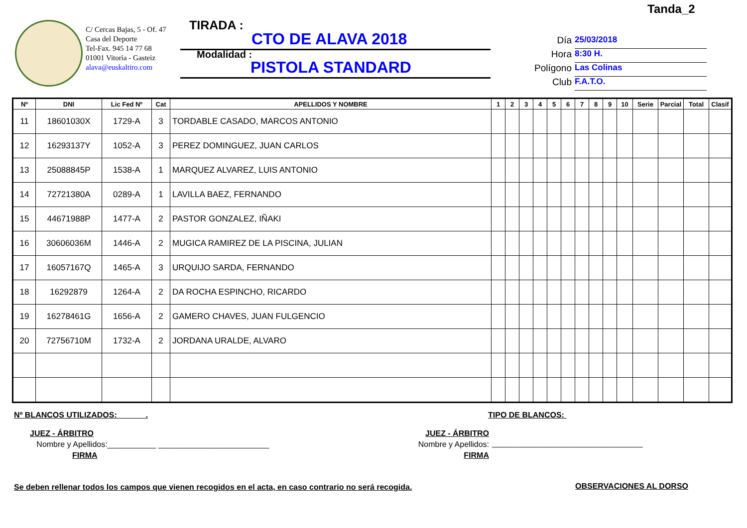Tanda_2
C/ Cercas Bajas, 5 - Of. 47
Casa del Deporte
Tel-Fax. 945 14 77 68
01001 Vitoria - Gasteiz
alava@euskaltiro.com
TIRADA :
CTO DE ALAVA 2018
Modalidad :
PISTOLA STANDARD
Día 25/03/2018
Hora 8:30 H.
Polígono Las Colinas
Club F.A.T.O.
| Nº | DNI | Lic Fed Nº | Cat | APELLIDOS Y NOMBRE | 1 | 2 | 3 | 4 | 5 | 6 | 7 | 8 | 9 | 10 | Serie | Parcial | Total | Clasif |
| --- | --- | --- | --- | --- | --- | --- | --- | --- | --- | --- | --- | --- | --- | --- | --- | --- | --- | --- |
| 11 | 18601030X | 1729-A | 3 | TORDABLE CASADO, MARCOS ANTONIO | | | | | | | | | | | | | | |
| 12 | 16293137Y | 1052-A | 3 | PEREZ DOMINGUEZ, JUAN CARLOS | | | | | | | | | | | | | | |
| 13 | 25088845P | 1538-A | 1 | MARQUEZ ALVAREZ, LUIS ANTONIO | | | | | | | | | | | | | | |
| 14 | 72721380A | 0289-A | 1 | LAVILLA BAEZ, FERNANDO | | | | | | | | | | | | | | |
| 15 | 44671988P | 1477-A | 2 | PASTOR GONZALEZ, IÑAKI | | | | | | | | | | | | | | |
| 16 | 30606036M | 1446-A | 2 | MUGICA RAMIREZ DE LA PISCINA, JULIAN | | | | | | | | | | | | | | |
| 17 | 16057167Q | 1465-A | 3 | URQUIJO SARDA, FERNANDO | | | | | | | | | | | | | | |
| 18 | 16292879 | 1264-A | 2 | DA ROCHA ESPINCHO, RICARDO | | | | | | | | | | | | | | |
| 19 | 16278461G | 1656-A | 2 | GAMERO CHAVES, JUAN FULGENCIO | | | | | | | | | | | | | | |
| 20 | 72756710M | 1732-A | 2 | JORDANA URALDE, ALVARO | | | | | | | | | | | | | | |
Nº BLANCOS UTILIZADOS: ______. TIPO DE BLANCOS:
JUEZ - ÁRBITRO
Nombre y Apellidos:___________ _________________________
FIRMA
JUEZ - ÁRBITRO
Nombre y Apellidos:
FIRMA
__________________________________
Se deben rellenar todos los campos que vienen recogidos en el acta, en caso contrario no será recogida.
OBSERVACIONES AL DORSO